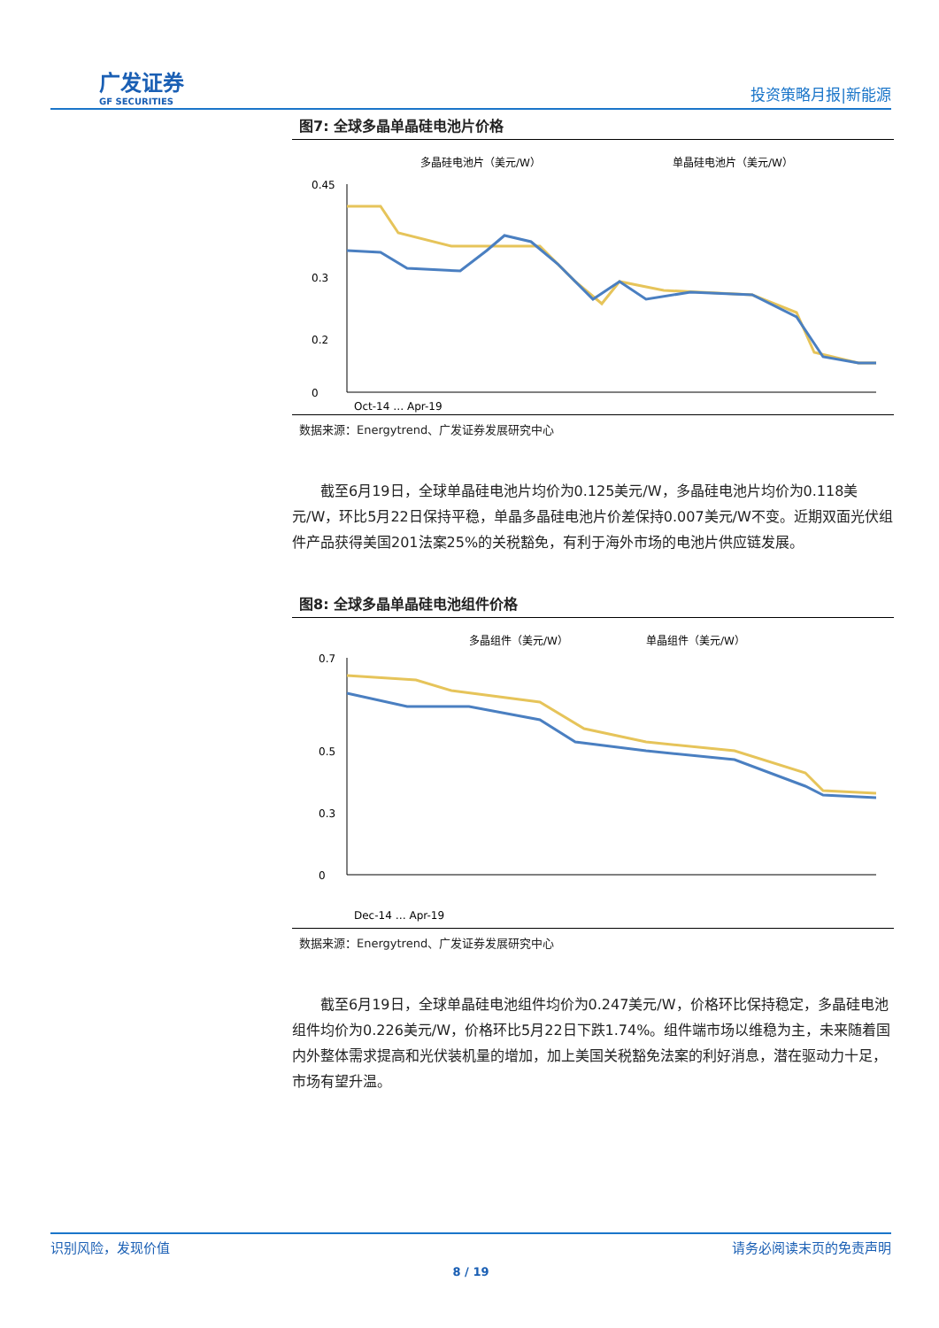广发证券
GF SECURITIES
投资策略月报|新能源
图7: 全球多晶单晶硅电池片价格
多晶硅电池片（美元/W）
单晶硅电池片（美元/W）
0.45
0.3
0.2
0
Oct-14 … Apr-19
数据来源：Energytrend、广发证券发展研究中心
截至6月19日，全球单晶硅电池片均价为0.125美元/W，多晶硅电池片均价为0.118美元/W，环比5月22日保持平稳，单晶多晶硅电池片价差保持0.007美元/W不变。近期双面光伏组件产品获得美国201法案25%的关税豁免，有利于海外市场的电池片供应链发展。
图8: 全球多晶单晶硅电池组件价格
多晶组件（美元/W）
单晶组件（美元/W）
0.7
0.5
0.3
0
Dec-14 … Apr-19
数据来源：Energytrend、广发证券发展研究中心
截至6月19日，全球单晶硅电池组件均价为0.247美元/W，价格环比保持稳定，多晶硅电池组件均价为0.226美元/W，价格环比5月22日下跌1.74%。组件端市场以维稳为主，未来随着国内外整体需求提高和光伏装机量的增加，加上美国关税豁免法案的利好消息，潜在驱动力十足，市场有望升温。
识别风险，发现价值 请务必阅读末页的免责声明
8 / 19